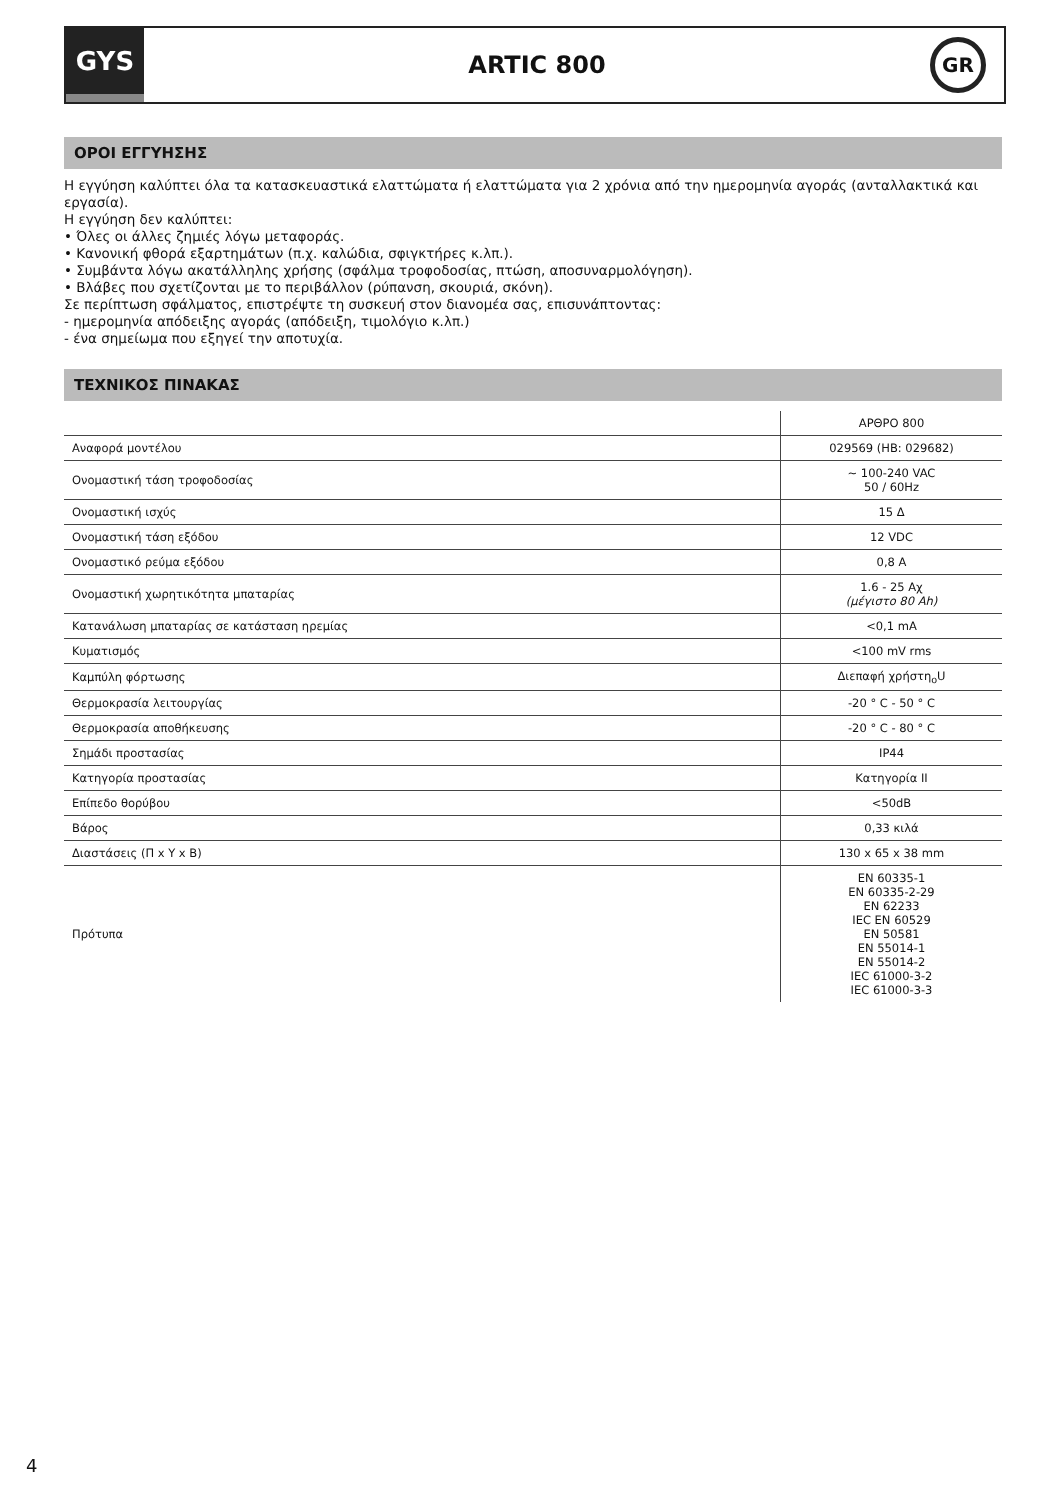GYS
ARTIC 800
GR
ΟΡΟΙ ΕΓΓΥΗΣΗΣ
Η εγγύηση καλύπτει όλα τα κατασκευαστικά ελαττώματα ή ελαττώματα για 2 χρόνια από την ημερομηνία αγοράς (ανταλλακτικά και εργασία).
Η εγγύηση δεν καλύπτει:
• Όλες οι άλλες ζημιές λόγω μεταφοράς.
• Κανονική φθορά εξαρτημάτων (π.χ. καλώδια, σφιγκτήρες κ.λπ.).
• Συμβάντα λόγω ακατάλληλης χρήσης (σφάλμα τροφοδοσίας, πτώση, αποσυναρμολόγηση).
• Βλάβες που σχετίζονται με το περιβάλλον (ρύπανση, σκουριά, σκόνη).
Σε περίπτωση σφάλματος, επιστρέψτε τη συσκευή στον διανομέα σας, επισυνάπτοντας:
- ημερομηνία απόδειξης αγοράς (απόδειξη, τιμολόγιο κ.λπ.)
- ένα σημείωμα που εξηγεί την αποτυχία.
ΤΕΧΝΙΚΟΣ ΠΙΝΑΚΑΣ
| | ΑΡΘΡΟ 800 |
| Αναφορά μοντέλου | 029569 (HB: 029682) |
| Ονομαστική τάση τροφοδοσίας | ~ 100-240 VAC 50 / 60Hz |
| Ονομαστική ισχύς | 15 Δ |
| Ονομαστική τάση εξόδου | 12 VDC |
| Ονομαστικό ρεύμα εξόδου | 0,8 A |
| Ονομαστική χωρητικότητα μπαταρίας | 1.6 - 25 Αχ (μέγιστο 80 Ah) |
| Κατανάλωση μπαταρίας σε κατάσταση ηρεμίας | <0,1 mA |
| Κυματισμός | <100 mV rms |
| Καμπύλη φόρτωσης | Διεπαφή χρήστη<sub>o</sub>U |
| Θερμοκρασία λειτουργίας | -20 ° C - 50 ° C |
| Θερμοκρασία αποθήκευσης | -20 ° C - 80 ° C |
| Σημάδι προστασίας | IP44 |
| Κατηγορία προστασίας | Κατηγορία II |
| Επίπεδο θορύβου | <50dB |
| Βάρος | 0,33 κιλά |
| Διαστάσεις (Π x Υ x Β) | 130 x 65 x 38 mm |
| Πρότυπα | EN 60335-1 EN 60335-2-29 EN 62233 IEC EN 60529 EN 50581 EN 55014-1 EN 55014-2 IEC 61000-3-2 IEC 61000-3-3 |
4